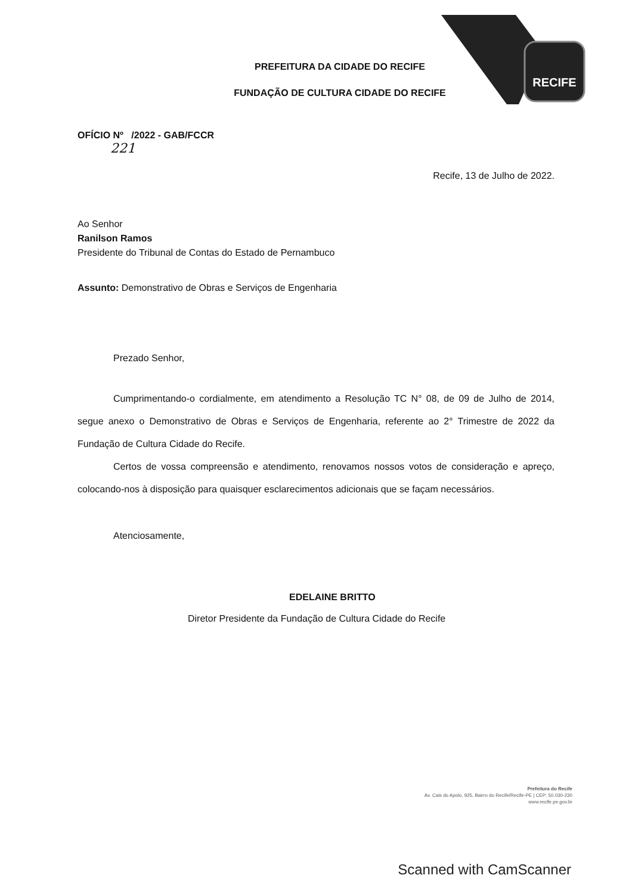RECIFE
PREFEITURA DA CIDADE DO RECIFE
FUNDAÇÃO DE CULTURA CIDADE DO RECIFE
OFÍCIO Nº /2022 - GAB/FCCR
221
Recife, 13 de Julho de 2022.
Ao Senhor
Ranilson Ramos
Presidente do Tribunal de Contas do Estado de Pernambuco
Assunto: Demonstrativo de Obras e Serviços de Engenharia
Prezado Senhor,
Cumprimentando-o cordialmente, em atendimento a Resolução TC N° 08, de 09 de Julho de 2014, segue anexo o Demonstrativo de Obras e Serviços de Engenharia, referente ao 2° Trimestre de 2022 da Fundação de Cultura Cidade do Recife.
Certos de vossa compreensão e atendimento, renovamos nossos votos de consideração e apreço, colocando-nos à disposição para quaisquer esclarecimentos adicionais que se façam necessários.
Atenciosamente,
EDELAINE BRITTO
Diretor Presidente da Fundação de Cultura Cidade do Recife
Prefeitura do Recife
Av. Cais do Apolo, 925, Bairro do Recife/Recife-PE | CEP: 50.030-230
www.recife.pe.gov.br
Scanned with CamScanner